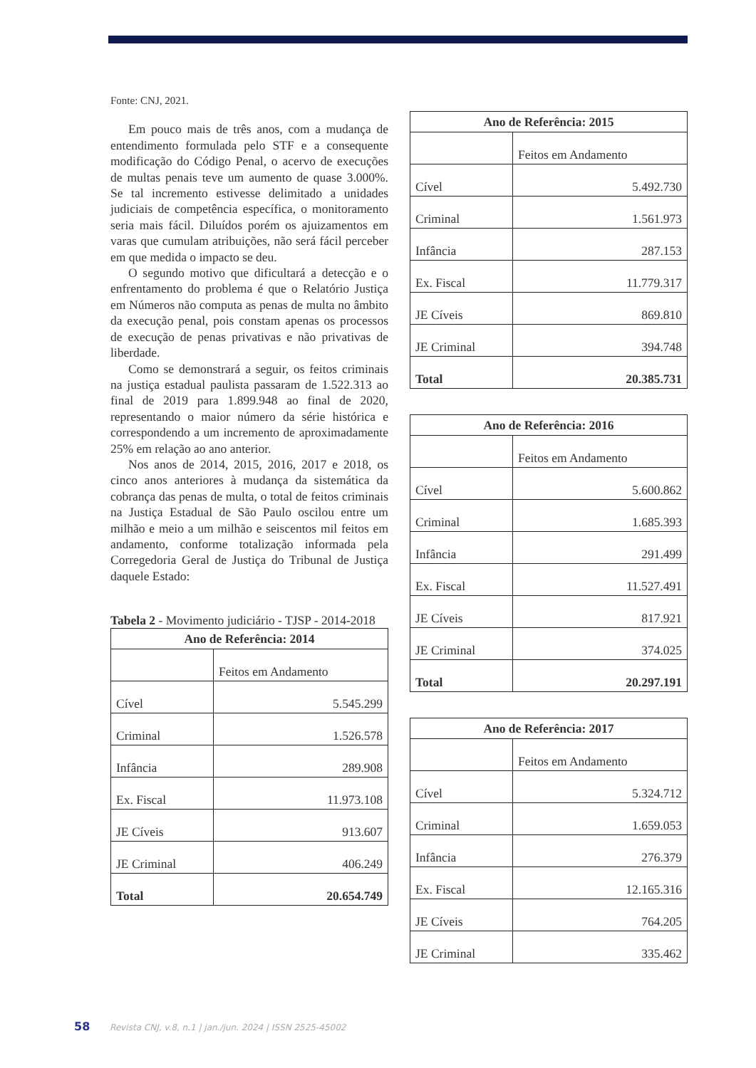Fonte: CNJ, 2021.
Em pouco mais de três anos, com a mudança de entendimento formulada pelo STF e a consequente modificação do Código Penal, o acervo de execuções de multas penais teve um aumento de quase 3.000%. Se tal incremento estivesse delimitado a unidades judiciais de competência específica, o monitoramento seria mais fácil. Diluídos porém os ajuizamentos em varas que cumulam atribuições, não será fácil perceber em que medida o impacto se deu.
O segundo motivo que dificultará a detecção e o enfrentamento do problema é que o Relatório Justiça em Números não computa as penas de multa no âmbito da execução penal, pois constam apenas os processos de execução de penas privativas e não privativas de liberdade.
Como se demonstrará a seguir, os feitos criminais na justiça estadual paulista passaram de 1.522.313 ao final de 2019 para 1.899.948 ao final de 2020, representando o maior número da série histórica e correspondendo a um incremento de aproximadamente 25% em relação ao ano anterior.
Nos anos de 2014, 2015, 2016, 2017 e 2018, os cinco anos anteriores à mudança da sistemática da cobrança das penas de multa, o total de feitos criminais na Justiça Estadual de São Paulo oscilou entre um milhão e meio a um milhão e seiscentos mil feitos em andamento, conforme totalização informada pela Corregedoria Geral de Justiça do Tribunal de Justiça daquele Estado:
Tabela 2 - Movimento judiciário - TJSP - 2014-2018
| Ano de Referência: 2014 | |
| --- | --- |
| | Feitos em Andamento |
| Cível | 5.545.299 |
| Criminal | 1.526.578 |
| Infância | 289.908 |
| Ex. Fiscal | 11.973.108 |
| JE Cíveis | 913.607 |
| JE Criminal | 406.249 |
| Total | 20.654.749 |
| Ano de Referência: 2015 | |
| --- | --- |
| | Feitos em Andamento |
| Cível | 5.492.730 |
| Criminal | 1.561.973 |
| Infância | 287.153 |
| Ex. Fiscal | 11.779.317 |
| JE Cíveis | 869.810 |
| JE Criminal | 394.748 |
| Total | 20.385.731 |
| Ano de Referência: 2016 | |
| --- | --- |
| | Feitos em Andamento |
| Cível | 5.600.862 |
| Criminal | 1.685.393 |
| Infância | 291.499 |
| Ex. Fiscal | 11.527.491 |
| JE Cíveis | 817.921 |
| JE Criminal | 374.025 |
| Total | 20.297.191 |
| Ano de Referência: 2017 | |
| --- | --- |
| | Feitos em Andamento |
| Cível | 5.324.712 |
| Criminal | 1.659.053 |
| Infância | 276.379 |
| Ex. Fiscal | 12.165.316 |
| JE Cíveis | 764.205 |
| JE Criminal | 335.462 |
58 Revista CNJ, v.8, n.1 | jan./jun. 2024 | ISSN 2525-45002